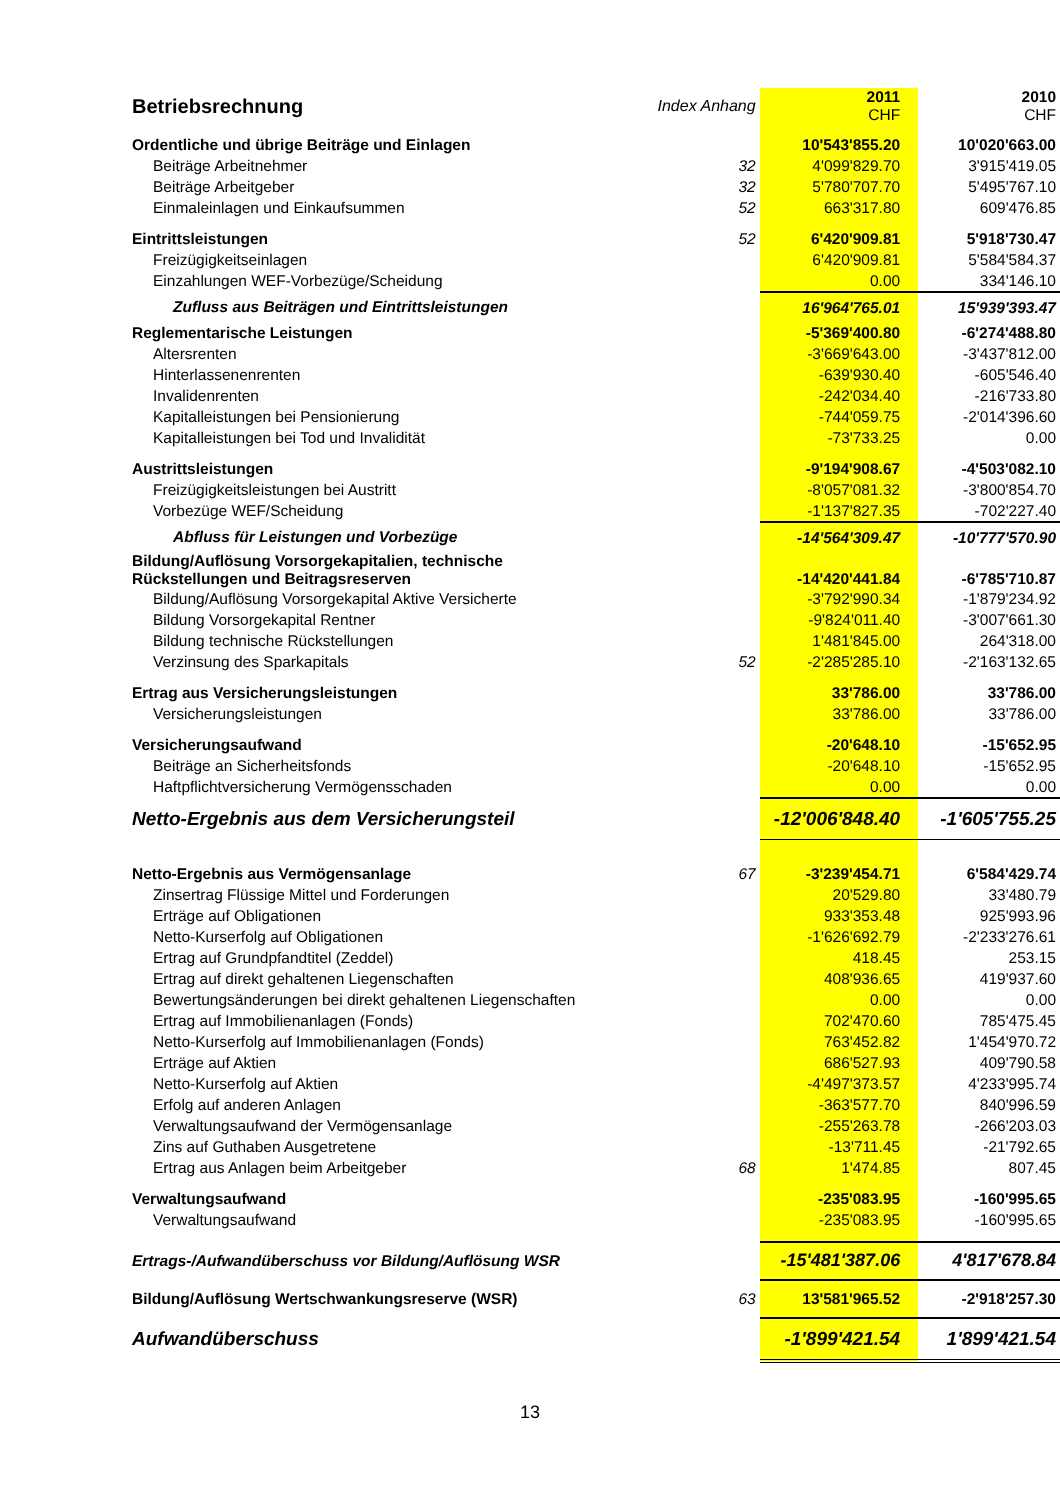| Betriebsrechnung | Index Anhang | 2011 CHF | 2010 CHF |
| Ordentliche und übrige Beiträge und Einlagen | | 10'543'855.20 | 10'020'663.00 |
| Beiträge Arbeitnehmer | 32 | 4'099'829.70 | 3'915'419.05 |
| Beiträge Arbeitgeber | 32 | 5'780'707.70 | 5'495'767.10 |
| Einmaleinlagen und Einkaufsummen | 52 | 663'317.80 | 609'476.85 |
| Eintrittsleistungen | 52 | 6'420'909.81 | 5'918'730.47 |
| Freizügigkeitseinlagen | | 6'420'909.81 | 5'584'584.37 |
| Einzahlungen WEF-Vorbezüge/Scheidung | | 0.00 | 334'146.10 |
| Zufluss aus Beiträgen und Eintrittsleistungen | | 16'964'765.01 | 15'939'393.47 |
| Reglementarische Leistungen | | -5'369'400.80 | -6'274'488.80 |
| Altersrenten | | -3'669'643.00 | -3'437'812.00 |
| Hinterlassenenrenten | | -639'930.40 | -605'546.40 |
| Invalidenrenten | | -242'034.40 | -216'733.80 |
| Kapitalleistungen bei Pensionierung | | -744'059.75 | -2'014'396.60 |
| Kapitalleistungen bei Tod und Invalidität | | -73'733.25 | 0.00 |
| Austrittsleistungen | | -9'194'908.67 | -4'503'082.10 |
| Freizügigkeitsleistungen bei Austritt | | -8'057'081.32 | -3'800'854.70 |
| Vorbezüge WEF/Scheidung | | -1'137'827.35 | -702'227.40 |
| Abfluss für Leistungen und Vorbezüge | | -14'564'309.47 | -10'777'570.90 |
| Bildung/Auflösung Vorsorgekapitalien, technische Rückstellungen und Beitragsreserven | | -14'420'441.84 | -6'785'710.87 |
| Bildung/Auflösung Vorsorgekapital Aktive Versicherte | | -3'792'990.34 | -1'879'234.92 |
| Bildung Vorsorgekapital Rentner | | -9'824'011.40 | -3'007'661.30 |
| Bildung technische Rückstellungen | | 1'481'845.00 | 264'318.00 |
| Verzinsung des Sparkapitals | 52 | -2'285'285.10 | -2'163'132.65 |
| Ertrag aus Versicherungsleistungen | | 33'786.00 | 33'786.00 |
| Versicherungsleistungen | | 33'786.00 | 33'786.00 |
| Versicherungsaufwand | | -20'648.10 | -15'652.95 |
| Beiträge an Sicherheitsfonds | | -20'648.10 | -15'652.95 |
| Haftpflichtversicherung Vermögensschaden | | 0.00 | 0.00 |
| Netto-Ergebnis aus dem Versicherungsteil | | -12'006'848.40 | -1'605'755.25 |
| Netto-Ergebnis aus Vermögensanlage | 67 | -3'239'454.71 | 6'584'429.74 |
| Zinsertrag Flüssige Mittel und Forderungen | | 20'529.80 | 33'480.79 |
| Erträge auf Obligationen | | 933'353.48 | 925'993.96 |
| Netto-Kurserfolg auf Obligationen | | -1'626'692.79 | -2'233'276.61 |
| Ertrag auf Grundpfandtitel (Zeddel) | | 418.45 | 253.15 |
| Ertrag auf direkt gehaltenen Liegenschaften | | 408'936.65 | 419'937.60 |
| Bewertungsänderungen bei direkt gehaltenen Liegenschaften | | 0.00 | 0.00 |
| Ertrag auf Immobilienanlagen (Fonds) | | 702'470.60 | 785'475.45 |
| Netto-Kurserfolg auf Immobilienanlagen (Fonds) | | 763'452.82 | 1'454'970.72 |
| Erträge auf Aktien | | 686'527.93 | 409'790.58 |
| Netto-Kurserfolg auf Aktien | | -4'497'373.57 | 4'233'995.74 |
| Erfolg auf anderen Anlagen | | -363'577.70 | 840'996.59 |
| Verwaltungsaufwand der Vermögensanlage | | -255'263.78 | -266'203.03 |
| Zins auf Guthaben Ausgetretene | | -13'711.45 | -21'792.65 |
| Ertrag aus Anlagen beim Arbeitgeber | 68 | 1'474.85 | 807.45 |
| Verwaltungsaufwand | | -235'083.95 | -160'995.65 |
| Verwaltungsaufwand | | -235'083.95 | -160'995.65 |
| Ertrags-/Aufwandüberschuss vor Bildung/Auflösung WSR | | -15'481'387.06 | 4'817'678.84 |
| Bildung/Auflösung Wertschwankungsreserve (WSR) | 63 | 13'581'965.52 | -2'918'257.30 |
| Aufwandüberschuss | | -1'899'421.54 | 1'899'421.54 |
13